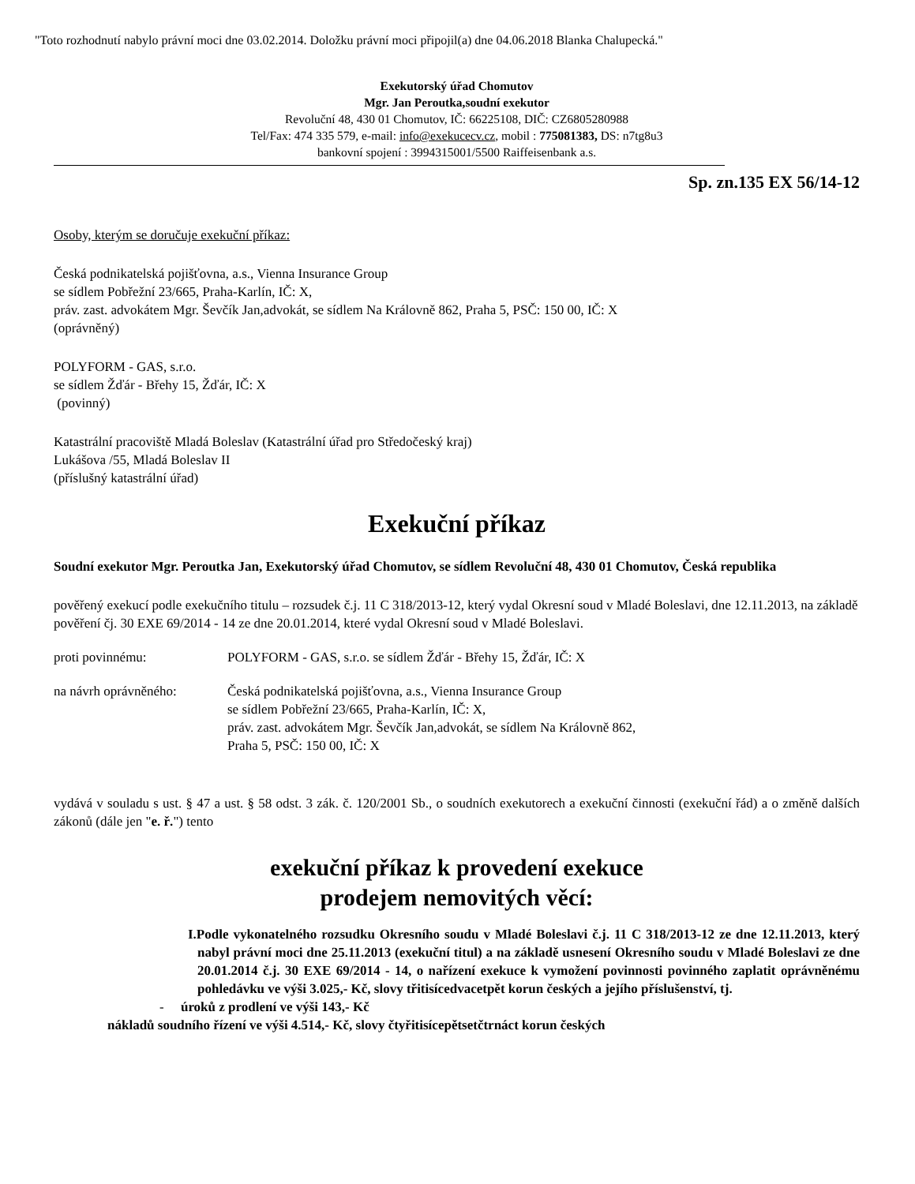"Toto rozhodnutí nabylo právní moci dne 03.02.2014. Doložku právní moci připojil(a) dne 04.06.2018 Blanka Chalupecká."
Exekutorský úřad Chomutov
Mgr. Jan Peroutka,soudní exekutor
Revoluční 48, 430 01 Chomutov, IČ: 66225108, DIČ: CZ6805280988
Tel/Fax: 474 335 579, e-mail: info@exekucecv.cz, mobil : 775081383, DS: n7tg8u3
bankovní spojení : 3994315001/5500 Raiffeisenbank a.s.
Sp. zn.135 EX 56/14-12
Osoby, kterým se doručuje exekuční příkaz:
Česká podnikatelská pojišťovna, a.s., Vienna Insurance Group
se sídlem Pobřežní 23/665, Praha-Karlín, IČ: X,
práv. zast. advokátem Mgr. Ševčík Jan,advokát, se sídlem Na Královně 862, Praha 5, PSČ: 150 00, IČ: X
(oprávněný)
POLYFORM - GAS, s.r.o.
se sídlem Žďár - Břehy 15, Žďár, IČ: X
(povinný)
Katastrální pracoviště Mladá Boleslav (Katastrální úřad pro Středočeský kraj)
Lukášova /55, Mladá Boleslav II
(příslušný katastrální úřad)
Exekuční příkaz
Soudní exekutor Mgr. Peroutka Jan, Exekutorský úřad Chomutov, se sídlem Revoluční 48, 430 01 Chomutov, Česká republika
pověřený exekucí podle exekučního titulu – rozsudek č.j. 11 C 318/2013-12, který vydal Okresní soud v Mladé Boleslavi, dne 12.11.2013, na základě pověření čj. 30 EXE 69/2014 - 14 ze dne 20.01.2014, které vydal Okresní soud v Mladé Boleslavi.
proti povinnému: POLYFORM - GAS, s.r.o. se sídlem Žďár - Břehy 15, Žďár, IČ: X
na návrh oprávněného: Česká podnikatelská pojišťovna, a.s., Vienna Insurance Group
se sídlem Pobřežní 23/665, Praha-Karlín, IČ: X,
práv. zast. advokátem Mgr. Ševčík Jan,advokát, se sídlem Na Královně 862,
Praha 5, PSČ: 150 00, IČ: X
vydává v souladu s ust. § 47 a ust. § 58 odst. 3 zák. č. 120/2001 Sb., o soudních exekutorech a exekuční činnosti (exekuční řád) a o změně dalších zákonů (dále jen "e. ř.") tento
exekuční příkaz k provedení exekuce
prodejem nemovitých věcí:
I.Podle vykonatelného rozsudku Okresního soudu v Mladé Boleslavi č.j. 11 C 318/2013-12 ze dne 12.11.2013, který nabyl právní moci dne 25.11.2013 (exekuční titul) a na základě usnesení Okresního soudu v Mladé Boleslavi ze dne 20.01.2014 č.j. 30 EXE 69/2014 - 14, o nařízení exekuce k vymožení povinnosti povinného zaplatit oprávněnému pohledávku ve výši 3.025,- Kč, slovy třitisícedvacetpět korun českých a jejího příslušenství, tj.
- úroků z prodlení ve výši 143,- Kč
nákladů soudního řízení ve výši 4.514,- Kč, slovy čtyřitisícepětsetčtrnáct korun českých